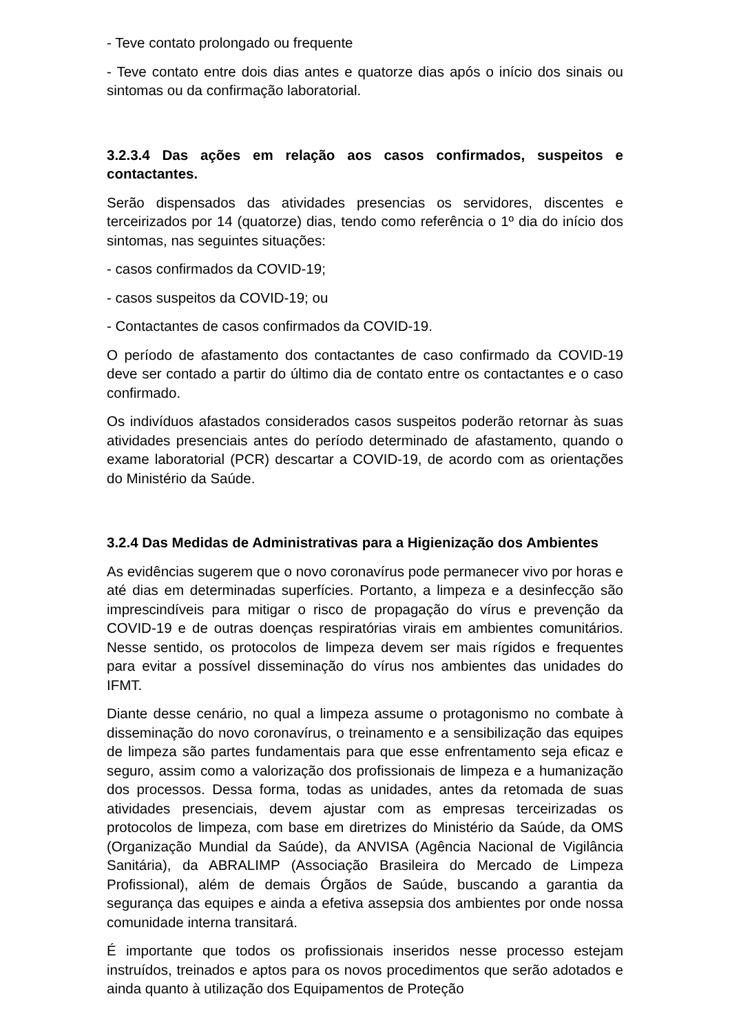- Teve contato prolongado ou frequente
- Teve contato entre dois dias antes e quatorze dias após o início dos sinais ou sintomas ou da confirmação laboratorial.
3.2.3.4 Das ações em relação aos casos confirmados, suspeitos e contactantes.
Serão dispensados das atividades presencias os servidores, discentes e terceirizados por 14 (quatorze) dias, tendo como referência o 1º dia do início dos sintomas, nas seguintes situações:
- casos confirmados da COVID-19;
- casos suspeitos da COVID-19; ou
- Contactantes de casos confirmados da COVID-19.
O período de afastamento dos contactantes de caso confirmado da COVID-19 deve ser contado a partir do último dia de contato entre os contactantes e o caso confirmado.
Os indivíduos afastados considerados casos suspeitos poderão retornar às suas atividades presenciais antes do período determinado de afastamento, quando o exame laboratorial (PCR) descartar a COVID-19, de acordo com as orientações do Ministério da Saúde.
3.2.4 Das Medidas de Administrativas para a Higienização dos Ambientes
As evidências sugerem que o novo coronavírus pode permanecer vivo por horas e até dias em determinadas superfícies. Portanto, a limpeza e a desinfecção são imprescindíveis para mitigar o risco de propagação do vírus e prevenção da COVID-19 e de outras doenças respiratórias virais em ambientes comunitários. Nesse sentido, os protocolos de limpeza devem ser mais rígidos e frequentes para evitar a possível disseminação do vírus nos ambientes das unidades do IFMT.
Diante desse cenário, no qual a limpeza assume o protagonismo no combate à disseminação do novo coronavírus, o treinamento e a sensibilização das equipes de limpeza são partes fundamentais para que esse enfrentamento seja eficaz e seguro, assim como a valorização dos profissionais de limpeza e a humanização dos processos. Dessa forma, todas as unidades, antes da retomada de suas atividades presenciais, devem ajustar com as empresas terceirizadas os protocolos de limpeza, com base em diretrizes do Ministério da Saúde, da OMS (Organização Mundial da Saúde), da ANVISA (Agência Nacional de Vigilância Sanitária), da ABRALIMP (Associação Brasileira do Mercado de Limpeza Profissional), além de demais Órgãos de Saúde, buscando a garantia da segurança das equipes e ainda a efetiva assepsia dos ambientes por onde nossa comunidade interna transitará.
É importante que todos os profissionais inseridos nesse processo estejam instruídos, treinados e aptos para os novos procedimentos que serão adotados e ainda quanto à utilização dos Equipamentos de Proteção